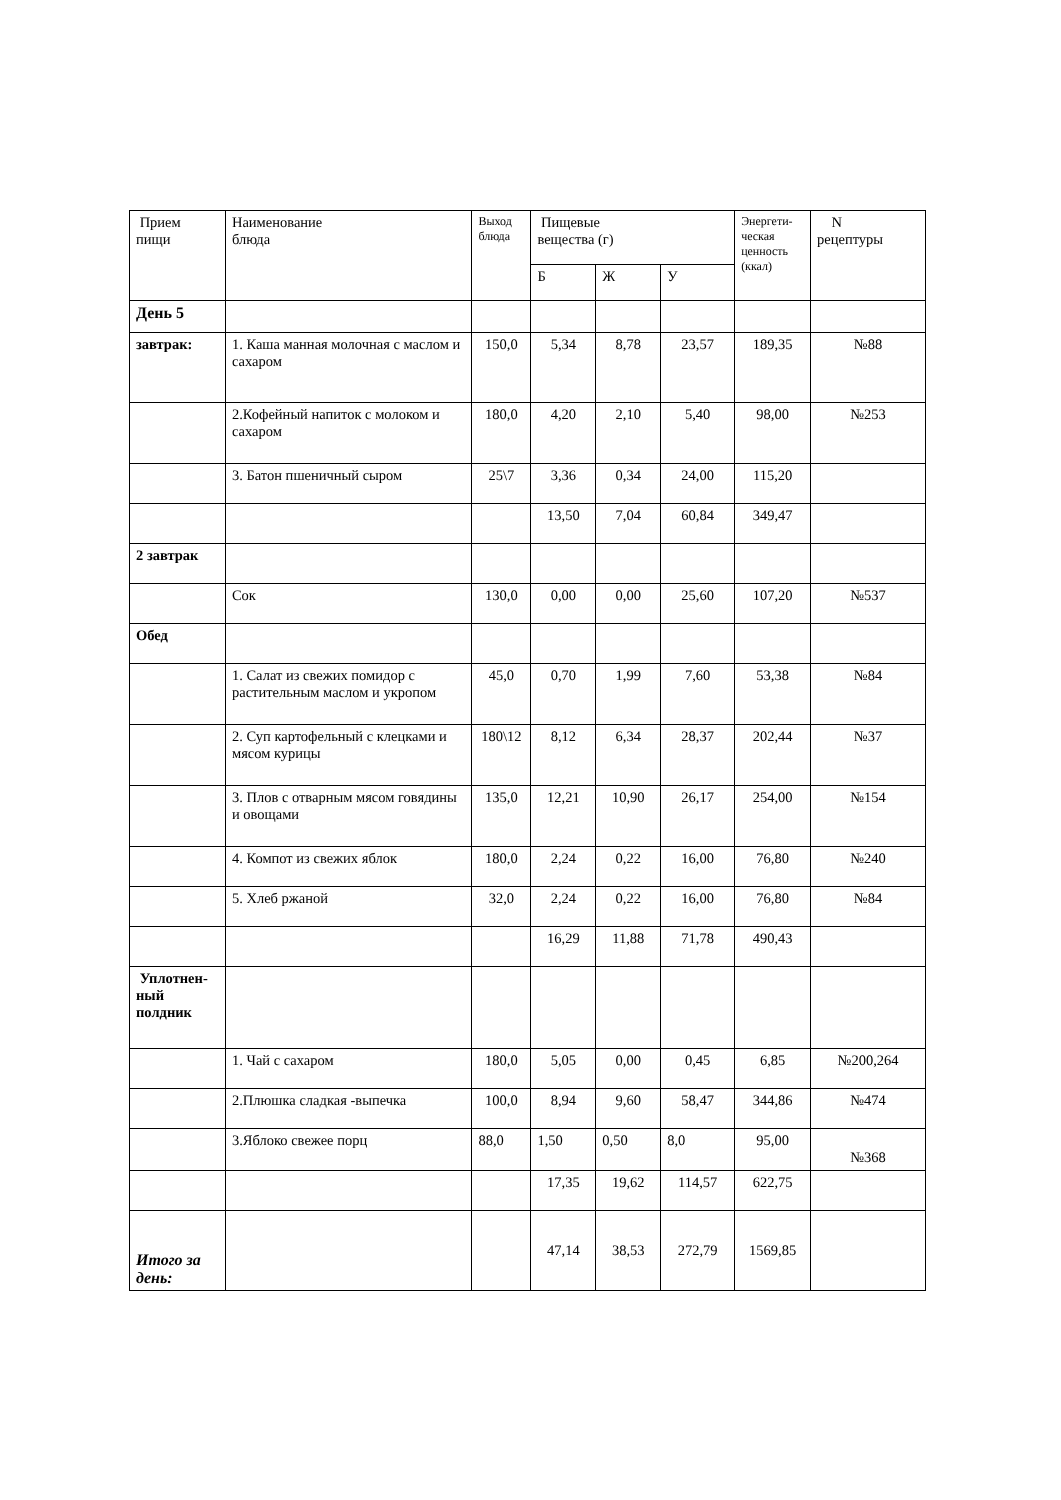| Прием пищи | Наименование блюда | Выход блюда | Пищевые вещества (г) | | | Энергети- ческая ценность (ккал) | N рецептуры |
| --- | --- | --- | --- | --- | --- | --- | --- |
| | | | Б | Ж | У | | |
| День 5 | | | | | | | |
| завтрак: | 1. Каша манная молочная с маслом и сахаром | 150,0 | 5,34 | 8,78 | 23,57 | 189,35 | №88 |
| | 2.Кофейный напиток с молоком и сахаром | 180,0 | 4,20 | 2,10 | 5,40 | 98,00 | №253 |
| | 3. Батон пшеничный сыром | 25\7 | 3,36 | 0,34 | 24,00 | 115,20 | |
| | | | 13,50 | 7,04 | 60,84 | 349,47 | |
| 2 завтрак | | | | | | | |
| | Сок | 130,0 | 0,00 | 0,00 | 25,60 | 107,20 | №537 |
| Обед | | | | | | | |
| | 1. Салат из свежих помидор с растительным маслом и укропом | 45,0 | 0,70 | 1,99 | 7,60 | 53,38 | №84 |
| | 2. Суп картофельный с клецками и мясом курицы | 180\12 | 8,12 | 6,34 | 28,37 | 202,44 | №37 |
| | 3. Плов с отварным мясом говядины и овощами | 135,0 | 12,21 | 10,90 | 26,17 | 254,00 | №154 |
| | 4. Компот из свежих яблок | 180,0 | 2,24 | 0,22 | 16,00 | 76,80 | №240 |
| | 5. Хлеб ржаной | 32,0 | 2,24 | 0,22 | 16,00 | 76,80 | №84 |
| | | | 16,29 | 11,88 | 71,78 | 490,43 | |
| Уплотнен- ный полдник | | | | | | | |
| | 1. Чай с сахаром | 180,0 | 5,05 | 0,00 | 0,45 | 6,85 | №200,264 |
| | 2.Плюшка сладкая -выпечка | 100,0 | 8,94 | 9,60 | 58,47 | 344,86 | №474 |
| | 3.Яблоко свежее порц | 88,0 | 1,50 | 0,50 | 8,0 | 95,00 | №368 |
| | | | 17,35 | 19,62 | 114,57 | 622,75 | |
| Итого за день: | | | 47,14 | 38,53 | 272,79 | 1569,85 | |